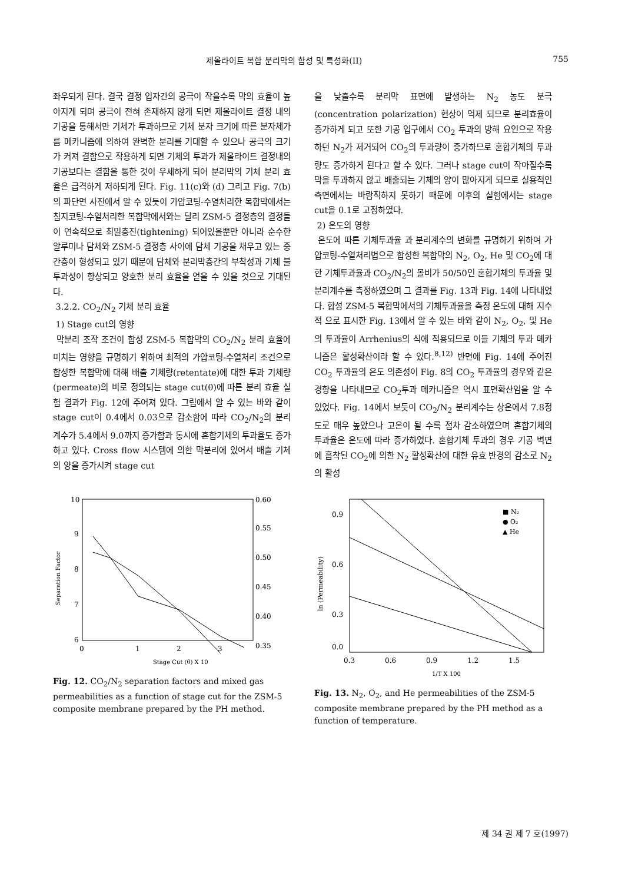제올라이트 복합 분리막의 합성 및 특성화(II) 755
좌우되게 된다. 결국 결정 입자간의 공극이 작을수록 막의 효율이 높아지게 되며 공극이 전혀 존재하지 않게 되면 제올라이트 결정 내의 기공을 통해서만 기체가 투과하므로 기체 분자 크기에 따른 분자체가름 메카니즘에 의하여 완벽한 분리를 기대할 수 있으나 공극의 크기가 커져 결함으로 작용하게 되면 기체의 투과가 제올라이트 결정내의 기공보다는 결함을 통한 것이 우세하게 되어 분리막의 기체 분리 효율은 급격하게 저하되게 된다. Fig. 11(c)와 (d) 그리고 Fig. 7(b)의 파단면 사진에서 알 수 있듯이 가압코팅-수열처리한 복합막에서는 침지코팅-수열처리한 복합막에서와는 달리 ZSM-5 결정층의 결정들이 연속적으로 최밀충진(tightening) 되어있을뿐만 아니라 순수한 알루미나 담체와 ZSM-5 결정층 사이에 담체 기공을 채우고 있는 중간층이 형성되고 있기 때문에 담체와 분리막층간의 부착성과 기체 불투과성이 향상되고 양호한 분리 효율을 얻을 수 있을 것으로 기대된다.
3.2.2. CO<sub>2</sub>/N<sub>2</sub> 기체 분리 효율
1) Stage cut의 영향
막분리 조작 조건이 합성 ZSM-5 복합막의 CO<sub>2</sub>/N<sub>2</sub> 분리 효율에 미치는 영향을 규명하기 위하여 최적의 가압코팅-수열처리 조건으로 합성한 복합막에 대해 배출 기체량(retentate)에 대한 투과 기체량(permeate)의 비로 정의되는 stage cut(θ)에 따른 분리 효율 실험 결과가 Fig. 12에 주어져 있다. 그림에서 알 수 있는 바와 같이 stage cut이 0.4에서 0.03으로 감소함에 따라 CO<sub>2</sub>/N<sub>2</sub>의 분리 계수가 5.4에서 9.0까지 증가함과 동시에 혼합기체의 투과율도 증가하고 있다. Cross flow 시스템에 의한 막분리에 있어서 배출 기체의 양을 증가시켜 stage cut
을 낮출수록 분리막 표면에 발생하는 N<sub>2</sub> 농도 분극(concentration polarization) 현상이 억제 되므로 분리효율이 증가하게 되고 또한 기공 입구에서 CO<sub>2</sub> 투과의 방해 요인으로 작용하던 N<sub>2</sub>가 제거되어 CO<sub>2</sub>의 투과량이 증가하므로 혼합기체의 투과량도 증가하게 된다고 할 수 있다. 그러나 stage cut이 작아질수록 막을 투과하지 않고 배출되는 기체의 양이 많아지게 되므로 실용적인 측면에서는 바람직하지 못하기 때문에 이후의 실험에서는 stage cut을 0.1로 고정하였다.
2) 온도의 영향
온도에 따른 기체투과율 과 분리계수의 변화를 규명하기 위하여 가압코팅-수열처리법으로 합성한 복합막의 N<sub>2</sub>, O<sub>2</sub>, He 및 CO<sub>2</sub>에 대한 기체투과율과 CO<sub>2</sub>/N<sub>2</sub>의 몰비가 50/50인 혼합기체의 투과율 및 분리계수를 측정하였으며 그 결과를 Fig. 13과 Fig. 14에 나타내었다. 합성 ZSM-5 복합막에서의 기체투과율을 측정 온도에 대해 지수적 으로 표시한 Fig. 13에서 알 수 있는 바와 같이 N<sub>2</sub>, O<sub>2</sub>, 및 He의 투과율이 Arrhenius의 식에 적용되므로 이들 기체의 투과 메카니즘은 활성확산이라 할 수 있다.<sup>8,12)</sup> 반면에 Fig. 14에 주어진 CO<sub>2</sub> 투과율의 온도 의존성이 Fig. 8의 CO<sub>2</sub> 투과율의 경우와 같은 경향을 나타내므로 CO<sub>2</sub>투과 메카니즘은 역시 표면확산임을 알 수 있었다. Fig. 14에서 보듯이 CO<sub>2</sub>/N<sub>2</sub> 분리계수는 상온에서 7.8정도로 매우 높았으나 고온이 될 수록 점차 감소하였으며 혼합기체의 투과율은 온도에 따라 증가하였다. 혼합기체 투과의 경우 기공 벽면에 흡착된 CO<sub>2</sub>에 의한 N<sub>2</sub> 활성확산에 대한 유효 반경의 감소로 N<sub>2</sub>의 활성
10
9
8
7
6
0.60
0.55
0.50
0.45
0.40
0.35
0
1
2
3
Stage Cut (θ) X 10
Separation Factor
Fig. 12. CO<sub>2</sub>/N<sub>2</sub> separation factors and mixed gas permeabilities as a function of stage cut for the ZSM-5 composite membrane prepared by the PH method.
0.9
0.6
0.3
0.0
■ N₂
● O₂
▲ He
0.3
0.6
0.9
1.2
1.5
1/T X 100
ln (Permeability)
Fig. 13. N<sub>2</sub>, O<sub>2</sub>, and He permeabilities of the ZSM-5 composite membrane prepared by the PH method as a function of temperature.
제 34 권 제 7 호(1997)